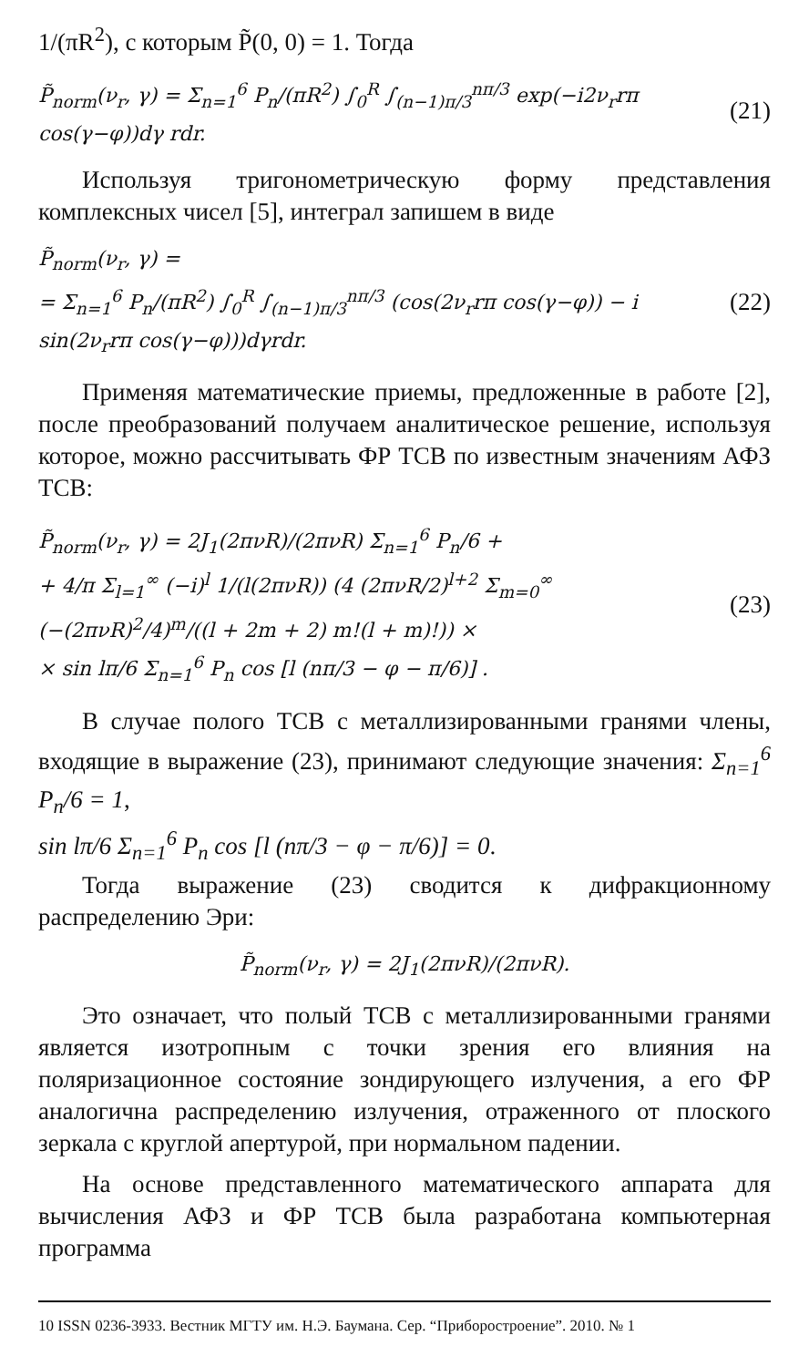1/(πR<sup>2</sup>), с которым P̃(0, 0) = 1. Тогда
P̃<sub>norm</sub>(ν<sub>r</sub>, γ) = Σ<sub>n=1</sub><sup>6</sup> P<sub>n</sub>/(πR<sup>2</sup>) ∫<sub>0</sub><sup>R</sup> ∫<sub>(n−1)π/3</sub><sup>nπ/3</sup> exp(−i2ν<sub>r</sub>rπ cos(γ−φ))dγ rdr. (21)
Используя тригонометрическую форму представления комплексных чисел [5], интеграл запишем в виде
P̃<sub>norm</sub>(ν<sub>r</sub>, γ) =
= Σ<sub>n=1</sub><sup>6</sup> P<sub>n</sub>/(πR<sup>2</sup>) ∫<sub>0</sub><sup>R</sup> ∫<sub>(n−1)π/3</sub><sup>nπ/3</sup> (cos(2ν<sub>r</sub>rπ cos(γ−φ)) − i sin(2ν<sub>r</sub>rπ cos(γ−φ)))dγrdr. (22)
Применяя математические приемы, предложенные в работе [2], после преобразований получаем аналитическое решение, используя которое, можно рассчитывать ФР ТСВ по известным значениям АФЗ ТСВ:
P̃<sub>norm</sub>(ν<sub>r</sub>, γ) = 2J<sub>1</sub>(2πνR)/(2πνR) Σ<sub>n=1</sub><sup>6</sup> P<sub>n</sub>/6 +
+ 4/π Σ<sub>l=1</sub><sup>∞</sup> (−i)<sup>l</sup> 1/(l(2πνR)) (4 (2πνR/2)<sup>l+2</sup> Σ<sub>m=0</sub><sup>∞</sup> (−(2πνR)<sup>2</sup>/4)<sup>m</sup>/((l + 2m + 2) m!(l + m)!)) ×
× sin lπ/6 Σ<sub>n=1</sub><sup>6</sup> P<sub>n</sub> cos [l (nπ/3 − φ − π/6)] . (23)
В случае полого ТСВ с металлизированными гранями члены, входящие в выражение (23), принимают следующие значения: Σ<sub>n=1</sub><sup>6</sup> P<sub>n</sub>/6 = 1,
sin lπ/6 Σ<sub>n=1</sub><sup>6</sup> P<sub>n</sub> cos [l (nπ/3 − φ − π/6)] = 0.
Тогда выражение (23) сводится к дифракционному распределению Эри:
P̃<sub>norm</sub>(ν<sub>r</sub>, γ) = 2J<sub>1</sub>(2πνR)/(2πνR).
Это означает, что полый ТСВ с металлизированными гранями является изотропным с точки зрения его влияния на поляризационное состояние зондирующего излучения, а его ФР аналогична распределению излучения, отраженного от плоского зеркала с круглой апертурой, при нормальном падении.
На основе представленного математического аппарата для вычисления АФЗ и ФР ТСВ была разработана компьютерная программа
10 ISSN 0236-3933. Вестник МГТУ им. Н.Э. Баумана. Сер. “Приборостроение”. 2010. № 1